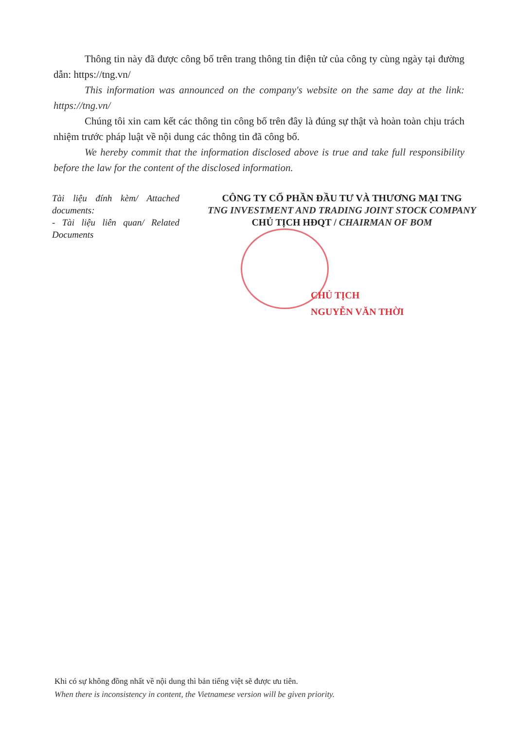Thông tin này đã được công bố trên trang thông tin điện tử của công ty cùng ngày tại đường dẫn: https://tng.vn/
This information was announced on the company's website on the same day at the link: https://tng.vn/
Chúng tôi xin cam kết các thông tin công bố trên đây là đúng sự thật và hoàn toàn chịu trách nhiệm trước pháp luật về nội dung các thông tin đã công bố.
We hereby commit that the information disclosed above is true and take full responsibility before the law for the content of the disclosed information.
Tài liệu đính kèm/ Attached documents:
- Tài liệu liên quan/ Related Documents
CÔNG TY CỔ PHẦN ĐẦU TƯ VÀ THƯƠNG MẠI TNG
TNG INVESTMENT AND TRADING JOINT STOCK COMPANY
CHỦ TỊCH HĐQT / CHAIRMAN OF BOM
CHỦ TỊCH
NGUYỄN VĂN THỜI
Khi có sự không đồng nhất về nội dung thì bản tiếng việt sẽ được ưu tiên.
When there is inconsistency in content, the Vietnamese version will be given priority.